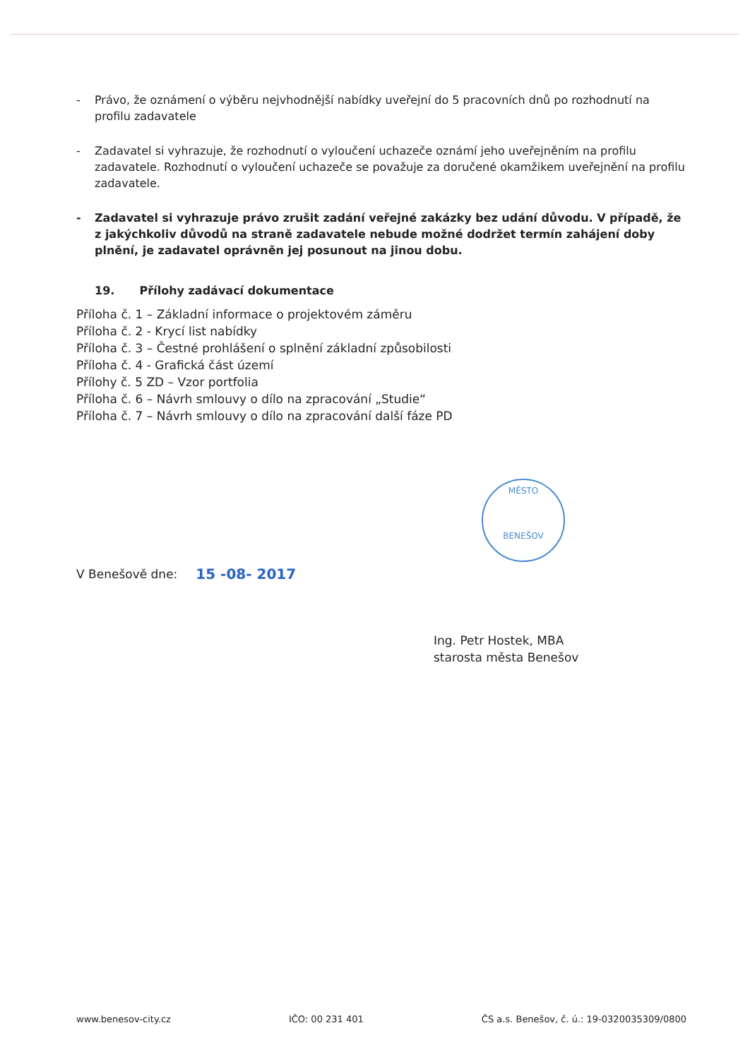MĚSTO
BENEŠOV
- Právo, že oznámení o výběru nejvhodnější nabídky uveřejní do 5 pracovních dnů po rozhodnutí na profilu zadavatele
- Zadavatel si vyhrazuje, že rozhodnutí o vyloučení uchazeče oznámí jeho uveřejněním na profilu zadavatele. Rozhodnutí o vyloučení uchazeče se považuje za doručené okamžikem uveřejnění na profilu zadavatele.
- Zadavatel si vyhrazuje právo zrušit zadání veřejné zakázky bez udání důvodu. V případě, že z jakýchkoliv důvodů na straně zadavatele nebude možné dodržet termín zahájení doby plnění, je zadavatel oprávněn jej posunout na jinou dobu.
19. Přílohy zadávací dokumentace
Příloha č. 1 – Základní informace o projektovém záměru
Příloha č. 2 - Krycí list nabídky
Příloha č. 3 – Čestné prohlášení o splnění základní způsobilosti
Příloha č. 4 - Grafická část území
Přílohy č. 5 ZD – Vzor portfolia
Příloha č. 6 – Návrh smlouvy o dílo na zpracování „Studie“
Příloha č. 7 – Návrh smlouvy o dílo na zpracování další fáze PD
V Benešově dne: 15 -08- 2017
Ing. Petr Hostek, MBA
starosta města Benešov
www.benesov-city.cz IČO: 00 231 401 ČS a.s. Benešov, č. ú.: 19-0320035309/0800